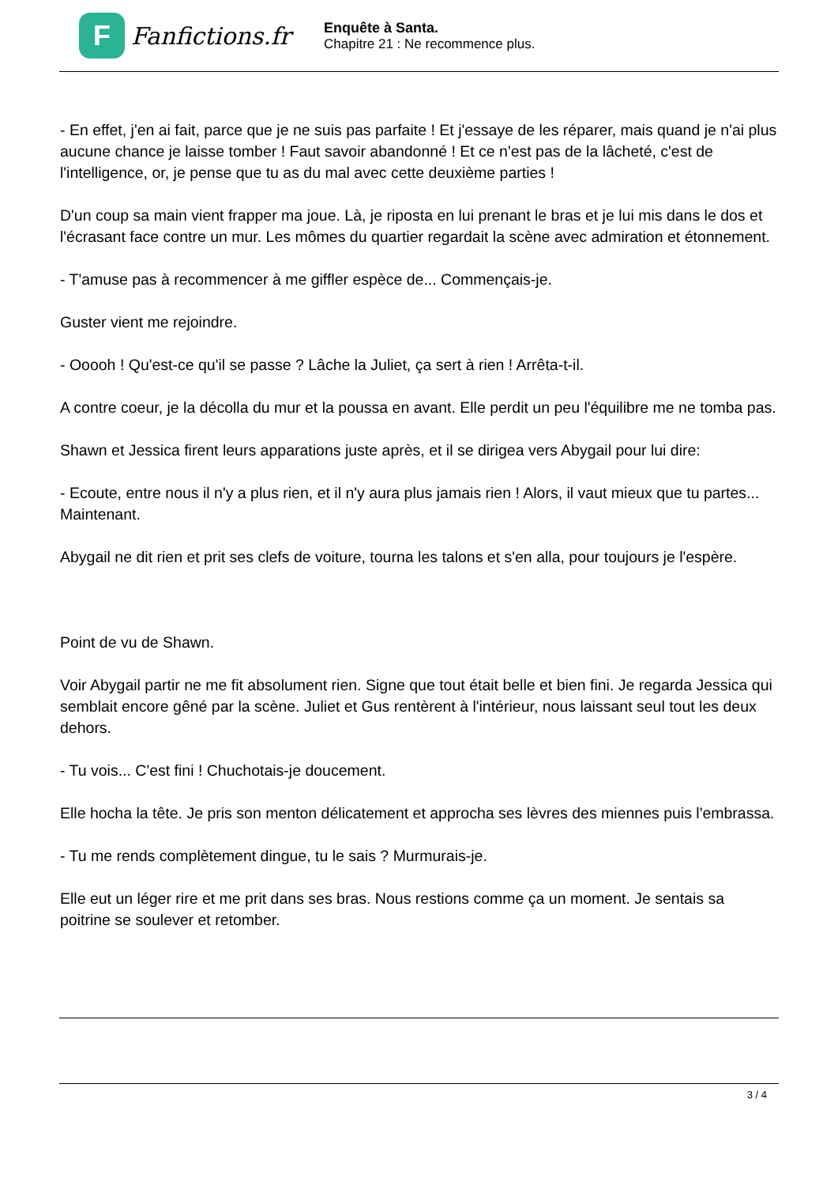F
Fanfictions.fr
Enquête à Santa.
Chapitre 21 : Ne recommence plus.
- En effet, j'en ai fait, parce que je ne suis pas parfaite ! Et j'essaye de les réparer, mais quand je n'ai plus aucune chance je laisse tomber ! Faut savoir abandonné ! Et ce n'est pas de la lâcheté, c'est de l'intelligence, or, je pense que tu as du mal avec cette deuxième parties !
D'un coup sa main vient frapper ma joue. Là, je riposta en lui prenant le bras et je lui mis dans le dos et l'écrasant face contre un mur. Les mômes du quartier regardait la scène avec admiration et étonnement.
- T'amuse pas à recommencer à me giffler espèce de... Commençais-je.
Guster vient me rejoindre.
- Ooooh ! Qu'est-ce qu'il se passe ? Lâche la Juliet, ça sert à rien ! Arrêta-t-il.
A contre coeur, je la décolla du mur et la poussa en avant. Elle perdit un peu l'équilibre me ne tomba pas.
Shawn et Jessica firent leurs apparations juste après, et il se dirigea vers Abygail pour lui dire:
- Ecoute, entre nous il n'y a plus rien, et il n'y aura plus jamais rien ! Alors, il vaut mieux que tu partes... Maintenant.
Abygail ne dit rien et prit ses clefs de voiture, tourna les talons et s'en alla, pour toujours je l'espère.
Point de vu de Shawn.
Voir Abygail partir ne me fit absolument rien. Signe que tout était belle et bien fini. Je regarda Jessica qui semblait encore gêné par la scène. Juliet et Gus rentèrent à l'intérieur, nous laissant seul tout les deux dehors.
- Tu vois... C'est fini ! Chuchotais-je doucement.
Elle hocha la tête. Je pris son menton délicatement et approcha ses lèvres des miennes puis l'embrassa.
- Tu me rends complètement dingue, tu le sais ? Murmurais-je.
Elle eut un léger rire et me prit dans ses bras. Nous restions comme ça un moment. Je sentais sa poitrine se soulever et retomber.
3 / 4